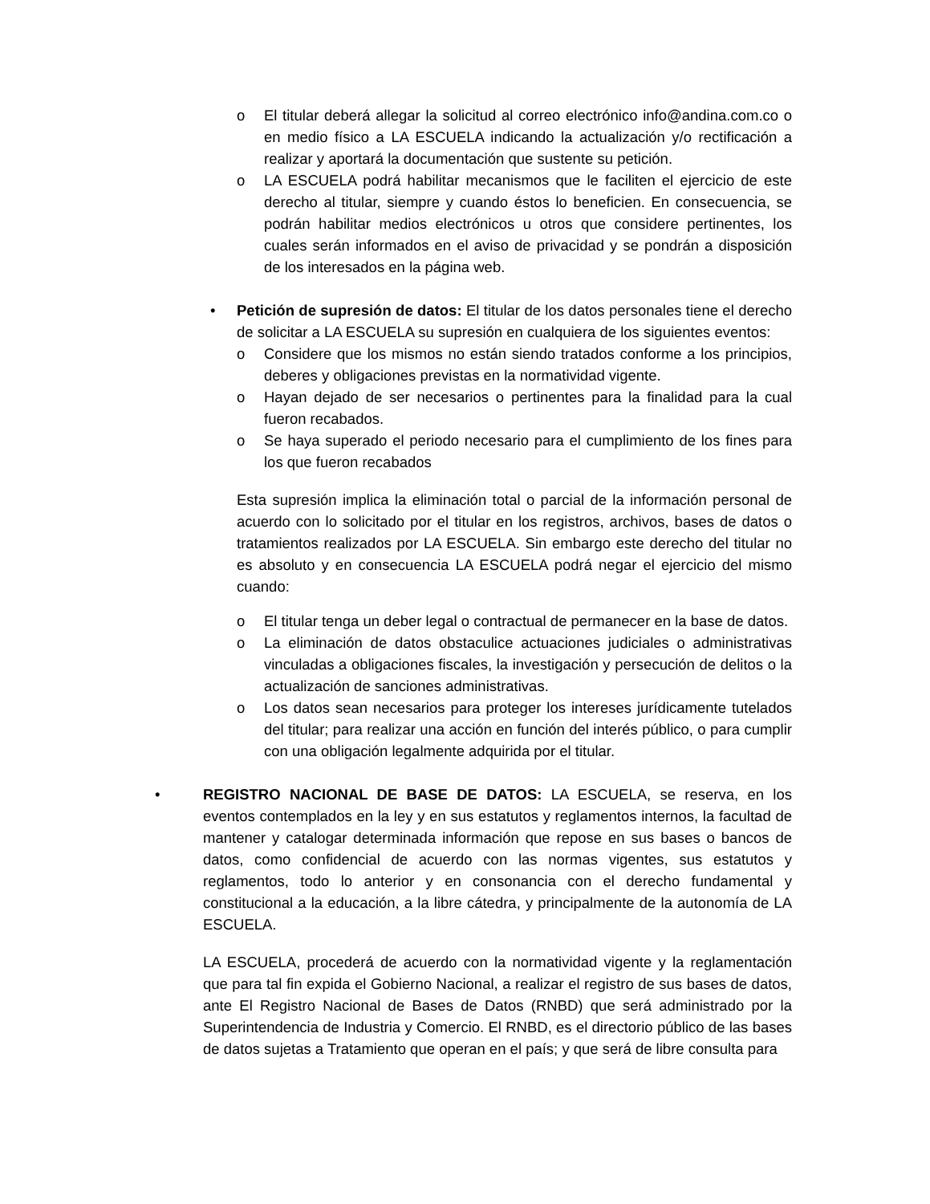o El titular deberá allegar la solicitud al correo electrónico info@andina.com.co o en medio físico a LA ESCUELA indicando la actualización y/o rectificación a realizar y aportará la documentación que sustente su petición.
o LA ESCUELA podrá habilitar mecanismos que le faciliten el ejercicio de este derecho al titular, siempre y cuando éstos lo beneficien. En consecuencia, se podrán habilitar medios electrónicos u otros que considere pertinentes, los cuales serán informados en el aviso de privacidad y se pondrán a disposición de los interesados en la página web.
• Petición de supresión de datos: El titular de los datos personales tiene el derecho de solicitar a LA ESCUELA su supresión en cualquiera de los siguientes eventos:
o Considere que los mismos no están siendo tratados conforme a los principios, deberes y obligaciones previstas en la normatividad vigente.
o Hayan dejado de ser necesarios o pertinentes para la finalidad para la cual fueron recabados.
o Se haya superado el periodo necesario para el cumplimiento de los fines para los que fueron recabados
Esta supresión implica la eliminación total o parcial de la información personal de acuerdo con lo solicitado por el titular en los registros, archivos, bases de datos o tratamientos realizados por LA ESCUELA. Sin embargo este derecho del titular no es absoluto y en consecuencia LA ESCUELA podrá negar el ejercicio del mismo cuando:
o El titular tenga un deber legal o contractual de permanecer en la base de datos.
o La eliminación de datos obstaculice actuaciones judiciales o administrativas vinculadas a obligaciones fiscales, la investigación y persecución de delitos o la actualización de sanciones administrativas.
o Los datos sean necesarios para proteger los intereses jurídicamente tutelados del titular; para realizar una acción en función del interés público, o para cumplir con una obligación legalmente adquirida por el titular.
• REGISTRO NACIONAL DE BASE DE DATOS: LA ESCUELA, se reserva, en los eventos contemplados en la ley y en sus estatutos y reglamentos internos, la facultad de mantener y catalogar determinada información que repose en sus bases o bancos de datos, como confidencial de acuerdo con las normas vigentes, sus estatutos y reglamentos, todo lo anterior y en consonancia con el derecho fundamental y constitucional a la educación, a la libre cátedra, y principalmente de la autonomía de LA ESCUELA.
LA ESCUELA, procederá de acuerdo con la normatividad vigente y la reglamentación que para tal fin expida el Gobierno Nacional, a realizar el registro de sus bases de datos, ante El Registro Nacional de Bases de Datos (RNBD) que será administrado por la Superintendencia de Industria y Comercio. El RNBD, es el directorio público de las bases de datos sujetas a Tratamiento que operan en el país; y que será de libre consulta para